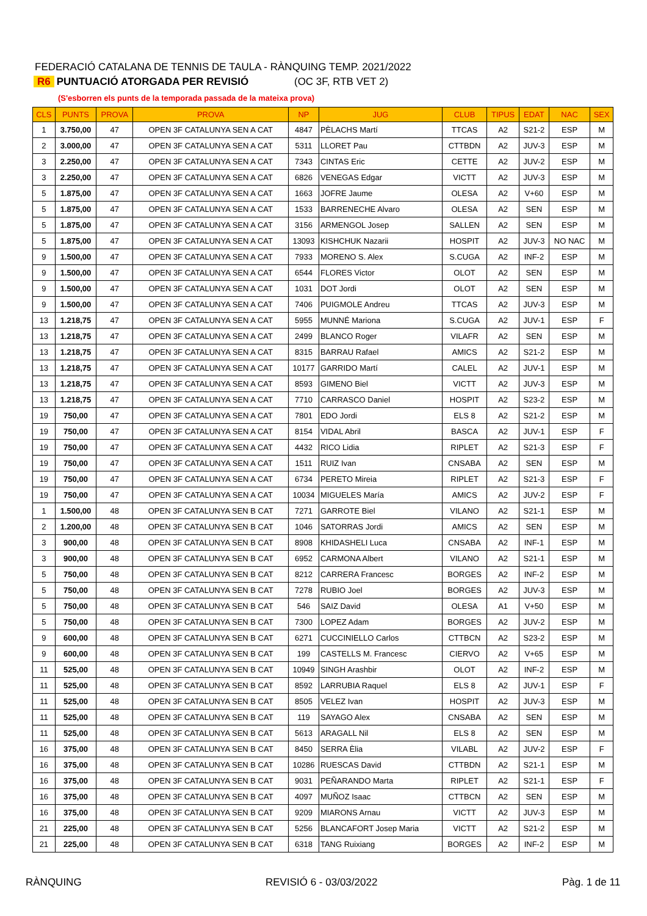FEDERACIÓ CATALANA DE TENNIS DE TAULA - RÀNQUING TEMP. 2021/2022
R6 PUNTUACIÓ ATORGADA PER REVISIÓ (OC 3F, RTB VET 2)
(S'esborren els punts de la temporada passada de la mateixa prova)
| CLS | PUNTS | PROVA | PROVA | NP | JUG | CLUB | TIPUS | EDAT | NAC | SEX |
| --- | --- | --- | --- | --- | --- | --- | --- | --- | --- | --- |
| 1 | 3.750,00 | 47 | OPEN 3F CATALUNYA SEN A CAT | 4847 | PÈLACHS Martí | TTCAS | A2 | S21-2 | ESP | M |
| 2 | 3.000,00 | 47 | OPEN 3F CATALUNYA SEN A CAT | 5311 | LLORET Pau | CTTBDN | A2 | JUV-3 | ESP | M |
| 3 | 2.250,00 | 47 | OPEN 3F CATALUNYA SEN A CAT | 7343 | CINTAS Eric | CETTE | A2 | JUV-2 | ESP | M |
| 3 | 2.250,00 | 47 | OPEN 3F CATALUNYA SEN A CAT | 6826 | VENEGAS Edgar | VICTT | A2 | JUV-3 | ESP | M |
| 5 | 1.875,00 | 47 | OPEN 3F CATALUNYA SEN A CAT | 1663 | JOFRE Jaume | OLESA | A2 | V+60 | ESP | M |
| 5 | 1.875,00 | 47 | OPEN 3F CATALUNYA SEN A CAT | 1533 | BARRENECHE Alvaro | OLESA | A2 | SEN | ESP | M |
| 5 | 1.875,00 | 47 | OPEN 3F CATALUNYA SEN A CAT | 3156 | ARMENGOL Josep | SALLEN | A2 | SEN | ESP | M |
| 5 | 1.875,00 | 47 | OPEN 3F CATALUNYA SEN A CAT | 13093 | KISHCHUK Nazarii | HOSPIT | A2 | JUV-3 | NO NAC | M |
| 9 | 1.500,00 | 47 | OPEN 3F CATALUNYA SEN A CAT | 7933 | MORENO S. Alex | S.CUGA | A2 | INF-2 | ESP | M |
| 9 | 1.500,00 | 47 | OPEN 3F CATALUNYA SEN A CAT | 6544 | FLORES Victor | OLOT | A2 | SEN | ESP | M |
| 9 | 1.500,00 | 47 | OPEN 3F CATALUNYA SEN A CAT | 1031 | DOT Jordi | OLOT | A2 | SEN | ESP | M |
| 9 | 1.500,00 | 47 | OPEN 3F CATALUNYA SEN A CAT | 7406 | PUIGMOLE Andreu | TTCAS | A2 | JUV-3 | ESP | M |
| 13 | 1.218,75 | 47 | OPEN 3F CATALUNYA SEN A CAT | 5955 | MUNNÉ Mariona | S.CUGA | A2 | JUV-1 | ESP | F |
| 13 | 1.218,75 | 47 | OPEN 3F CATALUNYA SEN A CAT | 2499 | BLANCO Roger | VILAFR | A2 | SEN | ESP | M |
| 13 | 1.218,75 | 47 | OPEN 3F CATALUNYA SEN A CAT | 8315 | BARRAU Rafael | AMICS | A2 | S21-2 | ESP | M |
| 13 | 1.218,75 | 47 | OPEN 3F CATALUNYA SEN A CAT | 10177 | GARRIDO Martí | CALEL | A2 | JUV-1 | ESP | M |
| 13 | 1.218,75 | 47 | OPEN 3F CATALUNYA SEN A CAT | 8593 | GIMENO Biel | VICTT | A2 | JUV-3 | ESP | M |
| 13 | 1.218,75 | 47 | OPEN 3F CATALUNYA SEN A CAT | 7710 | CARRASCO Daniel | HOSPIT | A2 | S23-2 | ESP | M |
| 19 | 750,00 | 47 | OPEN 3F CATALUNYA SEN A CAT | 7801 | EDO Jordi | ELS 8 | A2 | S21-2 | ESP | M |
| 19 | 750,00 | 47 | OPEN 3F CATALUNYA SEN A CAT | 8154 | VIDAL Abril | BASCA | A2 | JUV-1 | ESP | F |
| 19 | 750,00 | 47 | OPEN 3F CATALUNYA SEN A CAT | 4432 | RICO Lidia | RIPLET | A2 | S21-3 | ESP | F |
| 19 | 750,00 | 47 | OPEN 3F CATALUNYA SEN A CAT | 1511 | RUIZ Ivan | CNSABA | A2 | SEN | ESP | M |
| 19 | 750,00 | 47 | OPEN 3F CATALUNYA SEN A CAT | 6734 | PERETO Mireia | RIPLET | A2 | S21-3 | ESP | F |
| 19 | 750,00 | 47 | OPEN 3F CATALUNYA SEN A CAT | 10034 | MIGUELES María | AMICS | A2 | JUV-2 | ESP | F |
| 1 | 1.500,00 | 48 | OPEN 3F CATALUNYA SEN B CAT | 7271 | GARROTE Biel | VILANO | A2 | S21-1 | ESP | M |
| 2 | 1.200,00 | 48 | OPEN 3F CATALUNYA SEN B CAT | 1046 | SATORRAS Jordi | AMICS | A2 | SEN | ESP | M |
| 3 | 900,00 | 48 | OPEN 3F CATALUNYA SEN B CAT | 8908 | KHIDASHELI Luca | CNSABA | A2 | INF-1 | ESP | M |
| 3 | 900,00 | 48 | OPEN 3F CATALUNYA SEN B CAT | 6952 | CARMONA Albert | VILANO | A2 | S21-1 | ESP | M |
| 5 | 750,00 | 48 | OPEN 3F CATALUNYA SEN B CAT | 8212 | CARRERA Francesc | BORGES | A2 | INF-2 | ESP | M |
| 5 | 750,00 | 48 | OPEN 3F CATALUNYA SEN B CAT | 7278 | RUBIO Joel | BORGES | A2 | JUV-3 | ESP | M |
| 5 | 750,00 | 48 | OPEN 3F CATALUNYA SEN B CAT | 546 | SAIZ David | OLESA | A1 | V+50 | ESP | M |
| 5 | 750,00 | 48 | OPEN 3F CATALUNYA SEN B CAT | 7300 | LOPEZ Adam | BORGES | A2 | JUV-2 | ESP | M |
| 9 | 600,00 | 48 | OPEN 3F CATALUNYA SEN B CAT | 6271 | CUCCINIELLO Carlos | CTTBCN | A2 | S23-2 | ESP | M |
| 9 | 600,00 | 48 | OPEN 3F CATALUNYA SEN B CAT | 199 | CASTELLS M. Francesc | CIERVO | A2 | V+65 | ESP | M |
| 11 | 525,00 | 48 | OPEN 3F CATALUNYA SEN B CAT | 10949 | SINGH Arashbir | OLOT | A2 | INF-2 | ESP | M |
| 11 | 525,00 | 48 | OPEN 3F CATALUNYA SEN B CAT | 8592 | LARRUBIA Raquel | ELS 8 | A2 | JUV-1 | ESP | F |
| 11 | 525,00 | 48 | OPEN 3F CATALUNYA SEN B CAT | 8505 | VELEZ Ivan | HOSPIT | A2 | JUV-3 | ESP | M |
| 11 | 525,00 | 48 | OPEN 3F CATALUNYA SEN B CAT | 119 | SAYAGO Alex | CNSABA | A2 | SEN | ESP | M |
| 11 | 525,00 | 48 | OPEN 3F CATALUNYA SEN B CAT | 5613 | ARAGALL Nil | ELS 8 | A2 | SEN | ESP | M |
| 16 | 375,00 | 48 | OPEN 3F CATALUNYA SEN B CAT | 8450 | SERRA Èlia | VILABL | A2 | JUV-2 | ESP | F |
| 16 | 375,00 | 48 | OPEN 3F CATALUNYA SEN B CAT | 10286 | RUESCAS David | CTTBDN | A2 | S21-1 | ESP | M |
| 16 | 375,00 | 48 | OPEN 3F CATALUNYA SEN B CAT | 9031 | PEÑARANDO Marta | RIPLET | A2 | S21-1 | ESP | F |
| 16 | 375,00 | 48 | OPEN 3F CATALUNYA SEN B CAT | 4097 | MUÑOZ Isaac | CTTBCN | A2 | SEN | ESP | M |
| 16 | 375,00 | 48 | OPEN 3F CATALUNYA SEN B CAT | 9209 | MIARONS Arnau | VICTT | A2 | JUV-3 | ESP | M |
| 21 | 225,00 | 48 | OPEN 3F CATALUNYA SEN B CAT | 5256 | BLANCAFORT Josep Maria | VICTT | A2 | S21-2 | ESP | M |
| 21 | 225,00 | 48 | OPEN 3F CATALUNYA SEN B CAT | 6318 | TANG Ruixiang | BORGES | A2 | INF-2 | ESP | M |
RÀNQUING REVISIÓ 6 - 03/03/2022 Pàg. 1 de 11